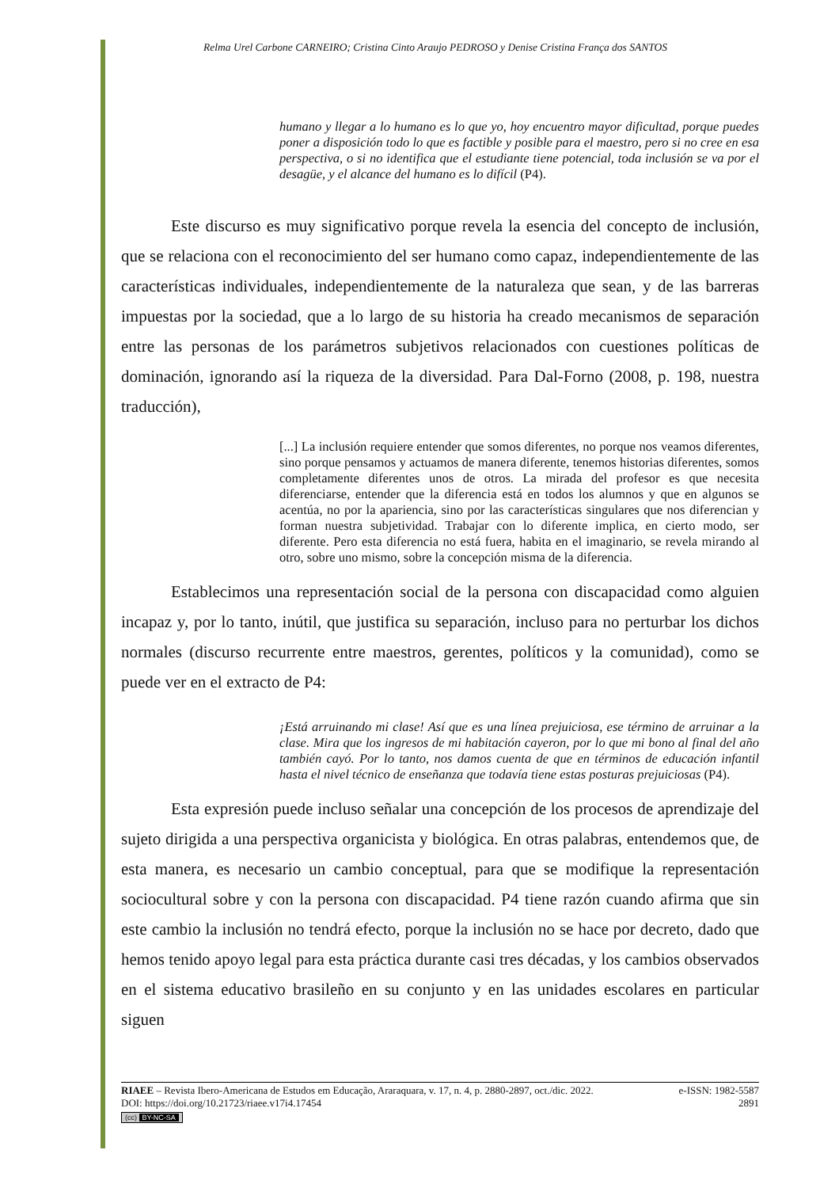Relma Urel Carbone CARNEIRO; Cristina Cinto Araujo PEDROSO y Denise Cristina França dos SANTOS
humano y llegar a lo humano es lo que yo, hoy encuentro mayor dificultad, porque puedes poner a disposición todo lo que es factible y posible para el maestro, pero si no cree en esa perspectiva, o si no identifica que el estudiante tiene potencial, toda inclusión se va por el desagüe, y el alcance del humano es lo difícil (P4).
Este discurso es muy significativo porque revela la esencia del concepto de inclusión, que se relaciona con el reconocimiento del ser humano como capaz, independientemente de las características individuales, independientemente de la naturaleza que sean, y de las barreras impuestas por la sociedad, que a lo largo de su historia ha creado mecanismos de separación entre las personas de los parámetros subjetivos relacionados con cuestiones políticas de dominación, ignorando así la riqueza de la diversidad. Para Dal-Forno (2008, p. 198, nuestra traducción),
[...] La inclusión requiere entender que somos diferentes, no porque nos veamos diferentes, sino porque pensamos y actuamos de manera diferente, tenemos historias diferentes, somos completamente diferentes unos de otros. La mirada del profesor es que necesita diferenciarse, entender que la diferencia está en todos los alumnos y que en algunos se acentúa, no por la apariencia, sino por las características singulares que nos diferencian y forman nuestra subjetividad. Trabajar con lo diferente implica, en cierto modo, ser diferente. Pero esta diferencia no está fuera, habita en el imaginario, se revela mirando al otro, sobre uno mismo, sobre la concepción misma de la diferencia.
Establecimos una representación social de la persona con discapacidad como alguien incapaz y, por lo tanto, inútil, que justifica su separación, incluso para no perturbar los dichos normales (discurso recurrente entre maestros, gerentes, políticos y la comunidad), como se puede ver en el extracto de P4:
¡Está arruinando mi clase! Así que es una línea prejuiciosa, ese término de arruinar a la clase. Mira que los ingresos de mi habitación cayeron, por lo que mi bono al final del año también cayó. Por lo tanto, nos damos cuenta de que en términos de educación infantil hasta el nivel técnico de enseñanza que todavía tiene estas posturas prejuiciosas (P4).
Esta expresión puede incluso señalar una concepción de los procesos de aprendizaje del sujeto dirigida a una perspectiva organicista y biológica. En otras palabras, entendemos que, de esta manera, es necesario un cambio conceptual, para que se modifique la representación sociocultural sobre y con la persona con discapacidad. P4 tiene razón cuando afirma que sin este cambio la inclusión no tendrá efecto, porque la inclusión no se hace por decreto, dado que hemos tenido apoyo legal para esta práctica durante casi tres décadas, y los cambios observados en el sistema educativo brasileño en su conjunto y en las unidades escolares en particular siguen
RIAEE – Revista Ibero-Americana de Estudos em Educação, Araraquara, v. 17, n. 4, p. 2880-2897, oct./dic. 2022. e-ISSN: 1982-5587
DOI: https://doi.org/10.21723/riaee.v17i4.17454 2891
(cc) BY-NC-SA